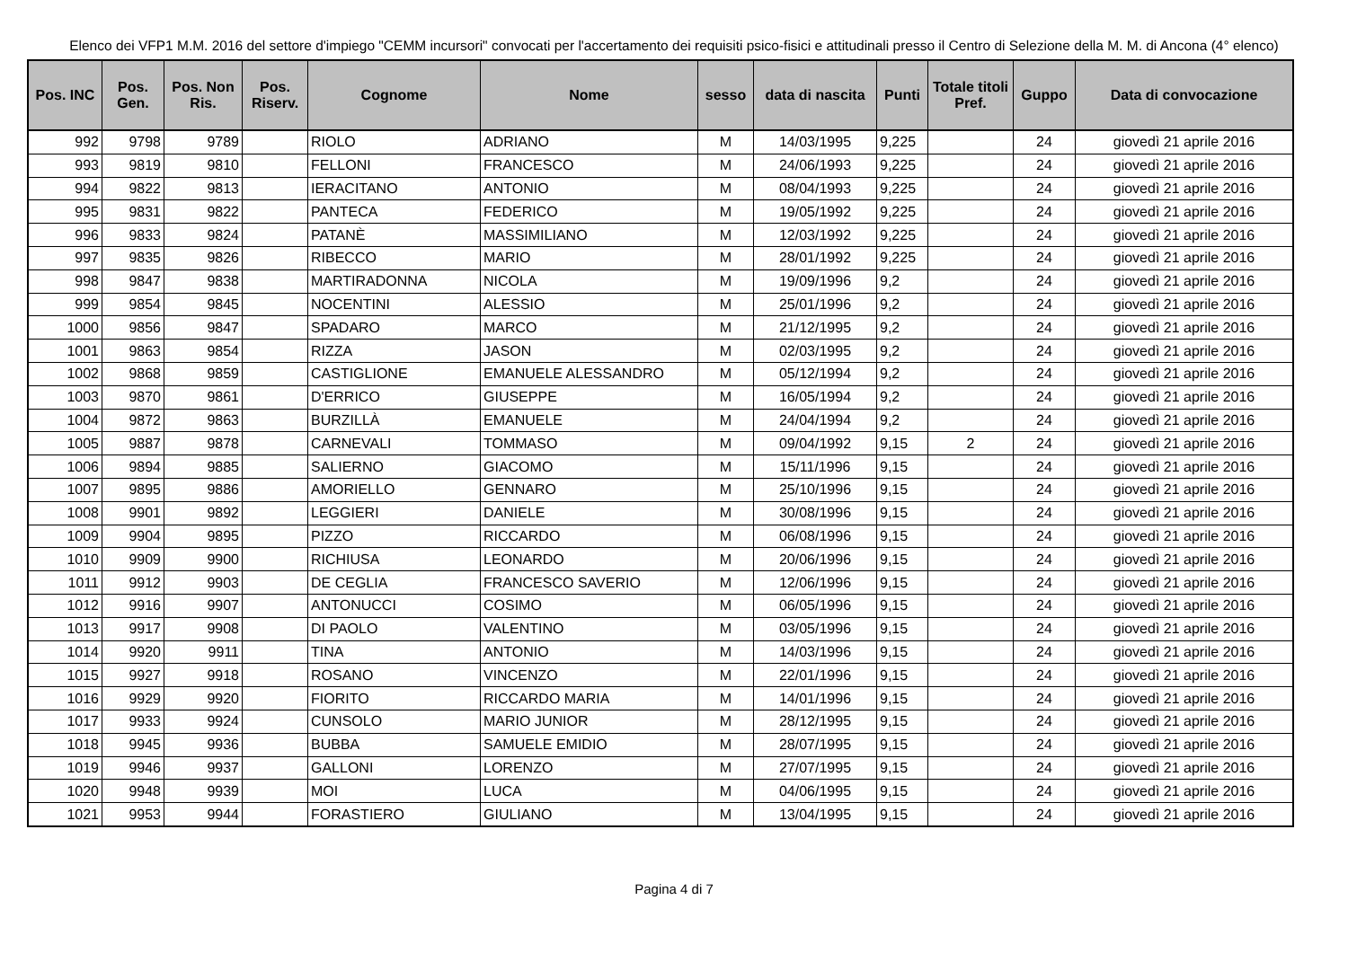Elenco dei VFP1 M.M. 2016 del settore d'impiego "CEMM incursori" convocati per l'accertamento dei requisiti psico-fisici e attitudinali presso il Centro di Selezione della M. M. di Ancona (4° elenco)
| Pos. INC | Pos. Gen. | Pos. Non Ris. | Pos. Riserv. | Cognome | Nome | sesso | data di nascita | Punti | Totale titoli Pref. | Guppo | Data di convocazione |
| --- | --- | --- | --- | --- | --- | --- | --- | --- | --- | --- | --- |
| 992 | 9798 | 9789 | | RIOLO | ADRIANO | M | 14/03/1995 | 9,225 | | 24 | giovedì 21 aprile 2016 |
| 993 | 9819 | 9810 | | FELLONI | FRANCESCO | M | 24/06/1993 | 9,225 | | 24 | giovedì 21 aprile 2016 |
| 994 | 9822 | 9813 | | IERACITANO | ANTONIO | M | 08/04/1993 | 9,225 | | 24 | giovedì 21 aprile 2016 |
| 995 | 9831 | 9822 | | PANTECA | FEDERICO | M | 19/05/1992 | 9,225 | | 24 | giovedì 21 aprile 2016 |
| 996 | 9833 | 9824 | | PATANÈ | MASSIMILIANO | M | 12/03/1992 | 9,225 | | 24 | giovedì 21 aprile 2016 |
| 997 | 9835 | 9826 | | RIBECCO | MARIO | M | 28/01/1992 | 9,225 | | 24 | giovedì 21 aprile 2016 |
| 998 | 9847 | 9838 | | MARTIRADONNA | NICOLA | M | 19/09/1996 | 9,2 | | 24 | giovedì 21 aprile 2016 |
| 999 | 9854 | 9845 | | NOCENTINI | ALESSIO | M | 25/01/1996 | 9,2 | | 24 | giovedì 21 aprile 2016 |
| 1000 | 9856 | 9847 | | SPADARO | MARCO | M | 21/12/1995 | 9,2 | | 24 | giovedì 21 aprile 2016 |
| 1001 | 9863 | 9854 | | RIZZA | JASON | M | 02/03/1995 | 9,2 | | 24 | giovedì 21 aprile 2016 |
| 1002 | 9868 | 9859 | | CASTIGLIONE | EMANUELE ALESSANDRO | M | 05/12/1994 | 9,2 | | 24 | giovedì 21 aprile 2016 |
| 1003 | 9870 | 9861 | | D'ERRICO | GIUSEPPE | M | 16/05/1994 | 9,2 | | 24 | giovedì 21 aprile 2016 |
| 1004 | 9872 | 9863 | | BURZILLÀ | EMANUELE | M | 24/04/1994 | 9,2 | | 24 | giovedì 21 aprile 2016 |
| 1005 | 9887 | 9878 | | CARNEVALI | TOMMASO | M | 09/04/1992 | 9,15 | 2 | 24 | giovedì 21 aprile 2016 |
| 1006 | 9894 | 9885 | | SALIERNO | GIACOMO | M | 15/11/1996 | 9,15 | | 24 | giovedì 21 aprile 2016 |
| 1007 | 9895 | 9886 | | AMORIELLO | GENNARO | M | 25/10/1996 | 9,15 | | 24 | giovedì 21 aprile 2016 |
| 1008 | 9901 | 9892 | | LEGGIERI | DANIELE | M | 30/08/1996 | 9,15 | | 24 | giovedì 21 aprile 2016 |
| 1009 | 9904 | 9895 | | PIZZO | RICCARDO | M | 06/08/1996 | 9,15 | | 24 | giovedì 21 aprile 2016 |
| 1010 | 9909 | 9900 | | RICHIUSA | LEONARDO | M | 20/06/1996 | 9,15 | | 24 | giovedì 21 aprile 2016 |
| 1011 | 9912 | 9903 | | DE CEGLIA | FRANCESCO SAVERIO | M | 12/06/1996 | 9,15 | | 24 | giovedì 21 aprile 2016 |
| 1012 | 9916 | 9907 | | ANTONUCCI | COSIMO | M | 06/05/1996 | 9,15 | | 24 | giovedì 21 aprile 2016 |
| 1013 | 9917 | 9908 | | DI PAOLO | VALENTINO | M | 03/05/1996 | 9,15 | | 24 | giovedì 21 aprile 2016 |
| 1014 | 9920 | 9911 | | TINA | ANTONIO | M | 14/03/1996 | 9,15 | | 24 | giovedì 21 aprile 2016 |
| 1015 | 9927 | 9918 | | ROSANO | VINCENZO | M | 22/01/1996 | 9,15 | | 24 | giovedì 21 aprile 2016 |
| 1016 | 9929 | 9920 | | FIORITO | RICCARDO MARIA | M | 14/01/1996 | 9,15 | | 24 | giovedì 21 aprile 2016 |
| 1017 | 9933 | 9924 | | CUNSOLO | MARIO JUNIOR | M | 28/12/1995 | 9,15 | | 24 | giovedì 21 aprile 2016 |
| 1018 | 9945 | 9936 | | BUBBA | SAMUELE EMIDIO | M | 28/07/1995 | 9,15 | | 24 | giovedì 21 aprile 2016 |
| 1019 | 9946 | 9937 | | GALLONI | LORENZO | M | 27/07/1995 | 9,15 | | 24 | giovedì 21 aprile 2016 |
| 1020 | 9948 | 9939 | | MOI | LUCA | M | 04/06/1995 | 9,15 | | 24 | giovedì 21 aprile 2016 |
| 1021 | 9953 | 9944 | | FORASTIERO | GIULIANO | M | 13/04/1995 | 9,15 | | 24 | giovedì 21 aprile 2016 |
Pagina 4 di 7